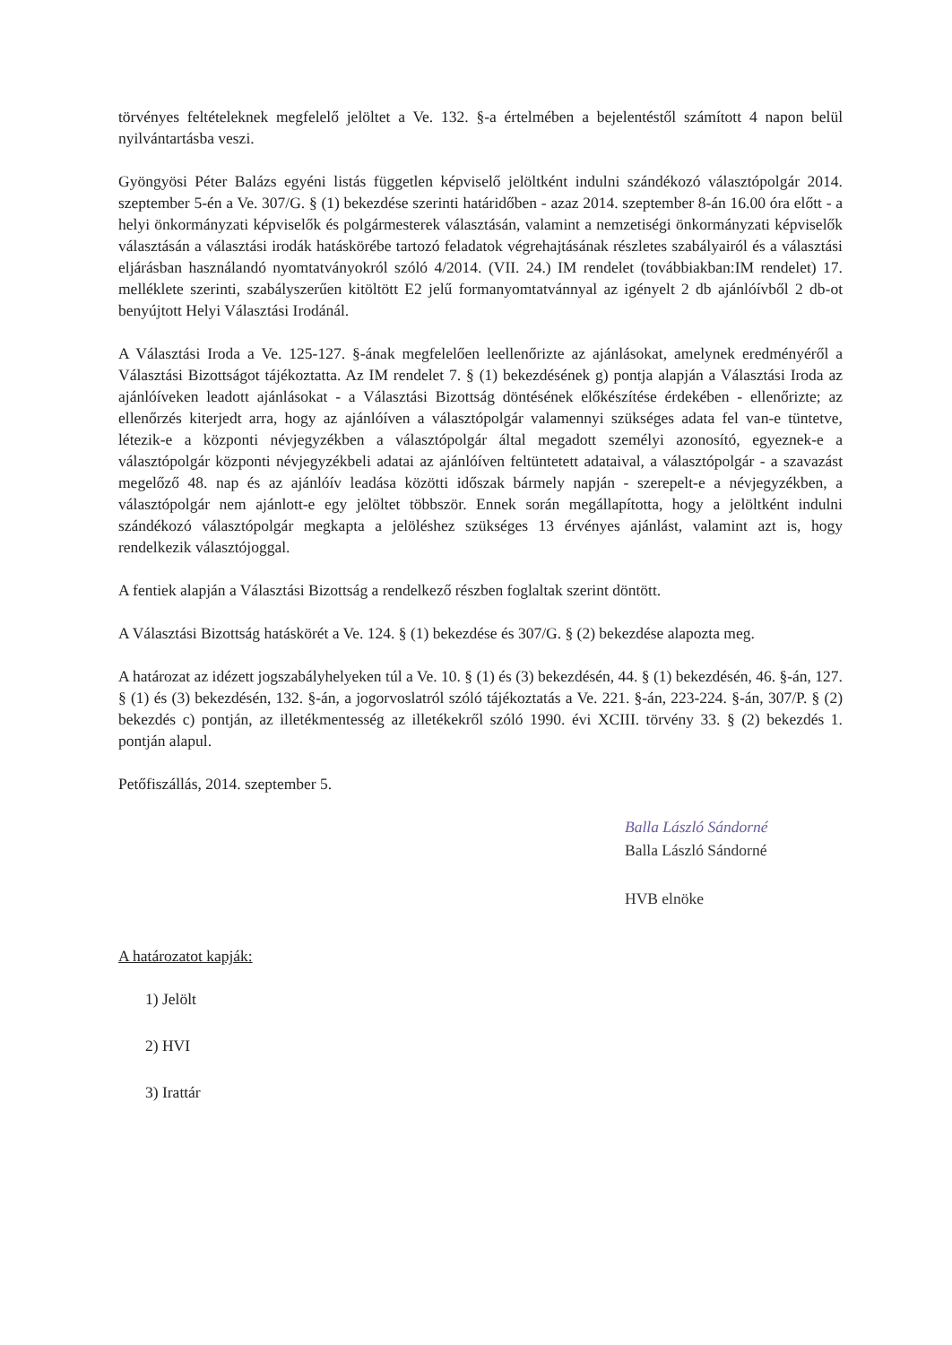törvényes feltételeknek megfelelő jelöltet a Ve. 132. §-a értelmében a bejelentéstől számított 4 napon belül nyilvántartásba veszi.
Gyöngyösi Péter Balázs egyéni listás független képviselő jelöltként indulni szándékozó választópolgár 2014. szeptember 5-én a Ve. 307/G. § (1) bekezdése szerinti határidőben - azaz 2014. szeptember 8-án 16.00 óra előtt - a helyi önkormányzati képviselők és polgármesterek választásán, valamint a nemzetiségi önkormányzati képviselők választásán a választási irodák hatáskörébe tartozó feladatok végrehajtásának részletes szabályairól és a választási eljárásban használandó nyomtatványokról szóló 4/2014. (VII. 24.) IM rendelet (továbbiakban:IM rendelet) 17. melléklete szerinti, szabályszerűen kitöltött E2 jelű formanyomtatvánnyal az igényelt 2 db ajánlóívből 2 db-ot benyújtott Helyi Választási Irodánál.
A Választási Iroda a Ve. 125-127. §-ának megfelelően leellenőrizte az ajánlásokat, amelynek eredményéről a Választási Bizottságot tájékoztatta. Az IM rendelet 7. § (1) bekezdésének g) pontja alapján a Választási Iroda az ajánlóíveken leadott ajánlásokat - a Választási Bizottság döntésének előkészítése érdekében - ellenőrizte; az ellenőrzés kiterjedt arra, hogy az ajánlóíven a választópolgár valamennyi szükséges adata fel van-e tüntetve, létezik-e a központi névjegyzékben a választópolgár által megadott személyi azonosító, egyeznek-e a választópolgár központi névjegyzékbeli adatai az ajánlóíven feltüntetett adataival, a választópolgár - a szavazást megelőző 48. nap és az ajánlóív leadása közötti időszak bármely napján - szerepelt-e a névjegyzékben, a választópolgár nem ajánlott-e egy jelöltet többször. Ennek során megállapította, hogy a jelöltként indulni szándékozó választópolgár megkapta a jelöléshez szükséges 13 érvényes ajánlást, valamint azt is, hogy rendelkezik választójoggal.
A fentiek alapján a Választási Bizottság a rendelkező részben foglaltak szerint döntött.
A Választási Bizottság hatáskörét a Ve. 124. § (1) bekezdése és 307/G. § (2) bekezdése alapozta meg.
A határozat az idézett jogszabályhelyeken túl a Ve. 10. § (1) és (3) bekezdésén, 44. § (1) bekezdésén, 46. §-án, 127. § (1) és (3) bekezdésén, 132. §-án, a jogorvoslatról szóló tájékoztatás a Ve. 221. §-án, 223-224. §-án, 307/P. § (2) bekezdés c) pontján, az illetékmentesség az illetékekről szóló 1990. évi XCIII. törvény 33. § (2) bekezdés 1. pontján alapul.
Petőfiszállás, 2014. szeptember 5.
Balla László Sándorné
Balla László Sándorné
HVB elnöke
A határozatot kapják:
1) Jelölt
2) HVI
3) Irattár